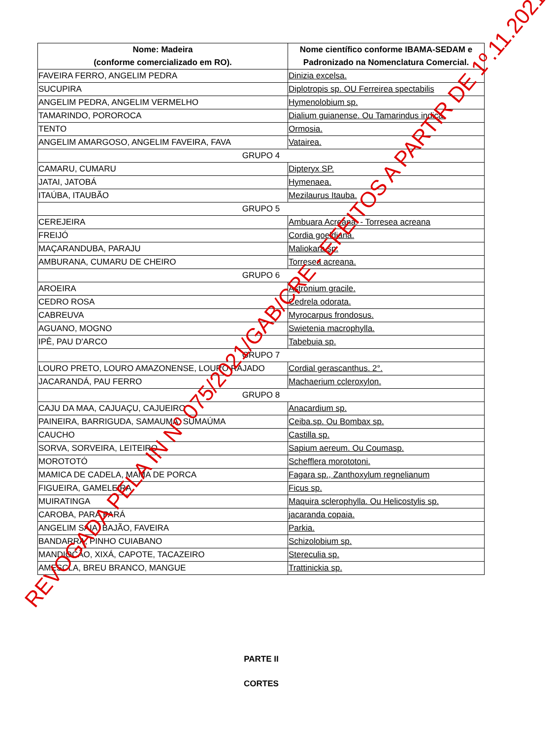| Nome: Madeira (conforme comercializado em RO). | Nome científico conforme IBAMA-SEDAM e Padronizado na Nomenclatura Comercial. |
| --- | --- |
| FAVEIRA FERRO, ANGELIM PEDRA | Dinizia excelsa. |
| SUCUPIRA | Diplotropis sp. OU Ferreirea spectabilis |
| ANGELIM PEDRA, ANGELIM VERMELHO | Hymenolobium sp. |
| TAMARINDO, POROROCA | Dialium guianense. Ou Tamarindus indica. |
| TENTO | Ormosia. |
| ANGELIM AMARGOSO, ANGELIM FAVEIRA, FAVA | Vatairea. |
| GRUPO 4 | |
| CAMARU, CUMARU | Dipteryx SP. |
| JATAI, JATOBÁ | Hymenaea. |
| ITAÚBA, ITAUBÃO | Mezilaurus Itauba. |
| GRUPO 5 | |
| CEREJEIRA | Ambuara Acreana. - Torresea acreana |
| FREIJÓ | Cordia goeldiana. |
| MAÇARANDUBA, PARAJU | Maliokara sp. |
| AMBURANA, CUMARU DE CHEIRO | Torresea acreana. |
| GRUPO 6 | |
| AROEIRA | Astronium gracile. |
| CEDRO ROSA | Cedrela odorata. |
| CABREUVA | Myrocarpus frondosus. |
| AGUANO, MOGNO | Swietenia macrophylla. |
| IPÊ, PAU D'ARCO | Tabebuia sp. |
| GRUPO 7 | |
| LOURO PRETO, LOURO AMAZONENSE, LOURO RAJADO | Cordial gerascanthus. 2°. |
| JACARANDÁ, PAU FERRO | Machaerium ccleroxylon. |
| GRUPO 8 | |
| CAJU DA MAA, CAJUAÇU, CAJUEIRO | Anacardium sp. |
| PAINEIRA, BARRIGUDA, SAMAUMA, SUMAÚMA | Ceiba.sp. Ou Bombax sp. |
| CAUCHO | Castilla sp. |
| SORVA, SORVEIRA, LEITEIRO | Sapium aereum. Ou Coumasp. |
| MOROTOTÓ | Schefflera morototoni. |
| MAMICA DE CADELA, MAMA DE PORCA | Fagara sp., Zanthoxylum regnelianum |
| FIGUEIRA, GAMELEIRA | Ficus sp. |
| MUIRATINGA | Maquira sclerophylla. Ou Helicostylis sp. |
| CAROBA, PARÁ PARÁ | jacaranda copaia. |
| ANGELIM SAIA, BAJÃO, FAVEIRA | Parkia. |
| BANDARRA, PINHO CUIABANO | Schizolobium sp. |
| MANDIOCÃO, XIXÁ, CAPOTE, TACAZEIRO | Stereculia sp. |
| AMESCLA, BREU BRANCO, MANGUE | Trattinickia sp. |
PARTE II
CORTES
REVOGADA PELA IN Nº 075/2021/GAB/CRE - EFEITOS A PARTIR DE 1º.11.2021.